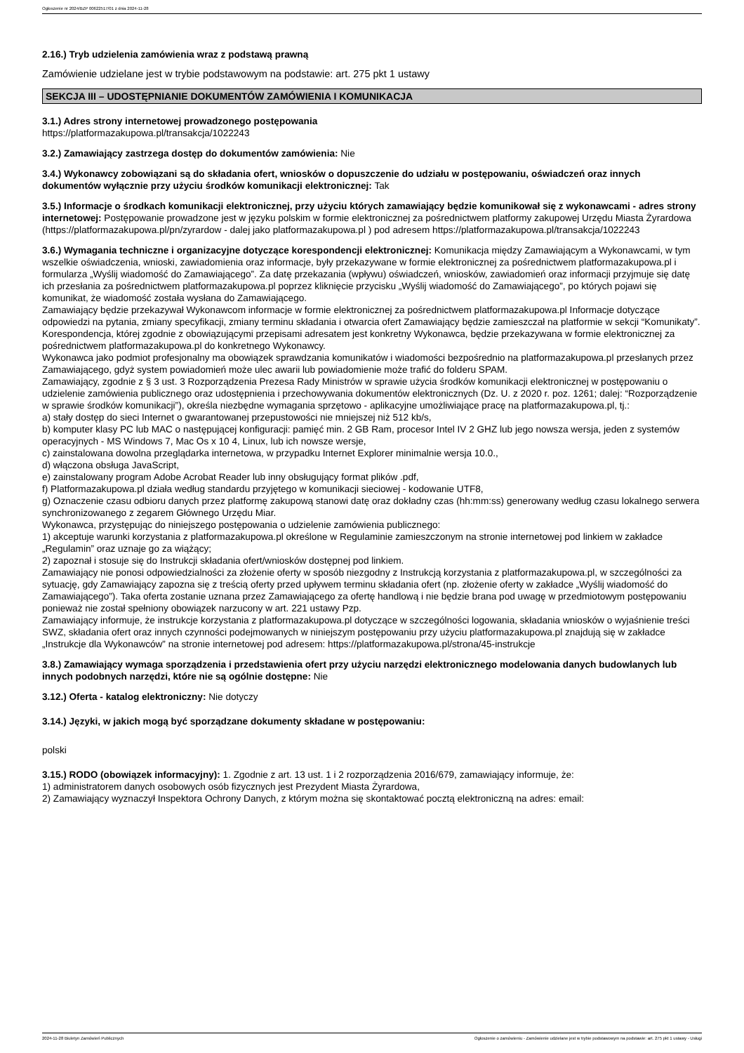Ogłoszenie nr 2024/BZP 00622517/01 z dnia 2024-11-28
2.16.) Tryb udzielenia zamówienia wraz z podstawą prawną
Zamówienie udzielane jest w trybie podstawowym na podstawie: art. 275 pkt 1 ustawy
SEKCJA III – UDOSTĘPNIANIE DOKUMENTÓW ZAMÓWIENIA I KOMUNIKACJA
3.1.) Adres strony internetowej prowadzonego postępowania
https://platformazakupowa.pl/transakcja/1022243
3.2.) Zamawiający zastrzega dostęp do dokumentów zamówienia: Nie
3.4.) Wykonawcy zobowiązani są do składania ofert, wniosków o dopuszczenie do udziału w postępowaniu, oświadczeń oraz innych dokumentów wyłącznie przy użyciu środków komunikacji elektronicznej: Tak
3.5.) Informacje o środkach komunikacji elektronicznej, przy użyciu których zamawiający będzie komunikował się z wykonawcami - adres strony internetowej: Postępowanie prowadzone jest w języku polskim w formie elektronicznej za pośrednictwem platformy zakupowej Urzędu Miasta Żyrardowa (https://platformazakupowa.pl/pn/zyrardow - dalej jako platformazakupowa.pl ) pod adresem https://platformazakupowa.pl/transakcja/1022243
3.6.) Wymagania techniczne i organizacyjne dotyczące korespondencji elektronicznej: Komunikacja między Zamawiającym a Wykonawcami, w tym wszelkie oświadczenia, wnioski, zawiadomienia oraz informacje, były przekazywane w formie elektronicznej za pośrednictwem platformazakupowa.pl i formularza „Wyślij wiadomość do Zamawiającego”. Za datę przekazania (wpływu) oświadczeń, wniosków, zawiadomień oraz informacji przyjmuje się datę ich przesłania za pośrednictwem platformazakupowa.pl poprzez kliknięcie przycisku „Wyślij wiadomość do Zamawiającego”, po których pojawi się komunikat, że wiadomość została wysłana do Zamawiającego.
Zamawiający będzie przekazywał Wykonawcom informacje w formie elektronicznej za pośrednictwem platformazakupowa.pl Informacje dotyczące odpowiedzi na pytania, zmiany specyfikacji, zmiany terminu składania i otwarcia ofert Zamawiający będzie zamieszczał na platformie w sekcji “Komunikaty”. Korespondencja, której zgodnie z obowiązującymi przepisami adresatem jest konkretny Wykonawca, będzie przekazywana w formie elektronicznej za pośrednictwem platformazakupowa.pl do konkretnego Wykonawcy.
Wykonawca jako podmiot profesjonalny ma obowiązek sprawdzania komunikatów i wiadomości bezpośrednio na platformazakupowa.pl przesłanych przez Zamawiającego, gdyż system powiadomień może ulec awarii lub powiadomienie może trafić do folderu SPAM.
Zamawiający, zgodnie z § 3 ust. 3 Rozporządzenia Prezesa Rady Ministrów w sprawie użycia środków komunikacji elektronicznej w postępowaniu o udzielenie zamówienia publicznego oraz udostępnienia i przechowywania dokumentów elektronicznych (Dz. U. z 2020 r. poz. 1261; dalej: “Rozporządzenie w sprawie środków komunikacji”), określa niezbędne wymagania sprzętowo - aplikacyjne umożliwiające pracę na platformazakupowa.pl, tj.:
a) stały dostęp do sieci Internet o gwarantowanej przepustowości nie mniejszej niż 512 kb/s,
b) komputer klasy PC lub MAC o następującej konfiguracji: pamięć min. 2 GB Ram, procesor Intel IV 2 GHZ lub jego nowsza wersja, jeden z systemów operacyjnych - MS Windows 7, Mac Os x 10 4, Linux, lub ich nowsze wersje,
c) zainstalowana dowolna przeglądarka internetowa, w przypadku Internet Explorer minimalnie wersja 10.0.,
d) włączona obsługa JavaScript,
e) zainstalowany program Adobe Acrobat Reader lub inny obsługujący format plików .pdf,
f) Platformazakupowa.pl działa według standardu przyjętego w komunikacji sieciowej - kodowanie UTF8,
g) Oznaczenie czasu odbioru danych przez platformę zakupową stanowi datę oraz dokładny czas (hh:mm:ss) generowany według czasu lokalnego serwera synchronizowanego z zegarem Głównego Urzędu Miar.
Wykonawca, przystępując do niniejszego postępowania o udzielenie zamówienia publicznego:
1) akceptuje warunki korzystania z platformazakupowa.pl określone w Regulaminie zamieszczonym na stronie internetowej pod linkiem w zakładce „Regulamin” oraz uznaje go za wiążący;
2) zapoznał i stosuje się do Instrukcji składania ofert/wniosków dostępnej pod linkiem.
Zamawiający nie ponosi odpowiedzialności za złożenie oferty w sposób niezgodny z Instrukcją korzystania z platformazakupowa.pl, w szczególności za sytuację, gdy Zamawiający zapozna się z treścią oferty przed upływem terminu składania ofert (np. złożenie oferty w zakładce „Wyślij wiadomość do Zamawiającego”). Taka oferta zostanie uznana przez Zamawiającego za ofertę handlową i nie będzie brana pod uwagę w przedmiotowym postępowaniu ponieważ nie został spełniony obowiązek narzucony w art. 221 ustawy Pzp.
Zamawiający informuje, że instrukcje korzystania z platformazakupowa.pl dotyczące w szczególności logowania, składania wniosków o wyjaśnienie treści SWZ, składania ofert oraz innych czynności podejmowanych w niniejszym postępowaniu przy użyciu platformazakupowa.pl znajdują się w zakładce „Instrukcje dla Wykonawców” na stronie internetowej pod adresem: https://platformazakupowa.pl/strona/45-instrukcje
3.8.) Zamawiający wymaga sporządzenia i przedstawienia ofert przy użyciu narzędzi elektronicznego modelowania danych budowlanych lub innych podobnych narzędzi, które nie są ogólnie dostępne: Nie
3.12.) Oferta - katalog elektroniczny: Nie dotyczy
3.14.) Języki, w jakich mogą być sporządzane dokumenty składane w postępowaniu:
polski
3.15.) RODO (obowiązek informacyjny): 1. Zgodnie z art. 13 ust. 1 i 2 rozporządzenia 2016/679, zamawiający informuje, że:
1) administratorem danych osobowych osób fizycznych jest Prezydent Miasta Żyrardowa,
2) Zamawiający wyznaczył Inspektora Ochrony Danych, z którym można się skontaktować pocztą elektroniczną na adres: email:
2024-11-28 Biuletyn Zamówień Publicznych Ogłoszenie o zamówieniu - Zamówienie udzielane jest w trybie podstawowym na podstawie: art. 275 pkt 1 ustawy - Usługi